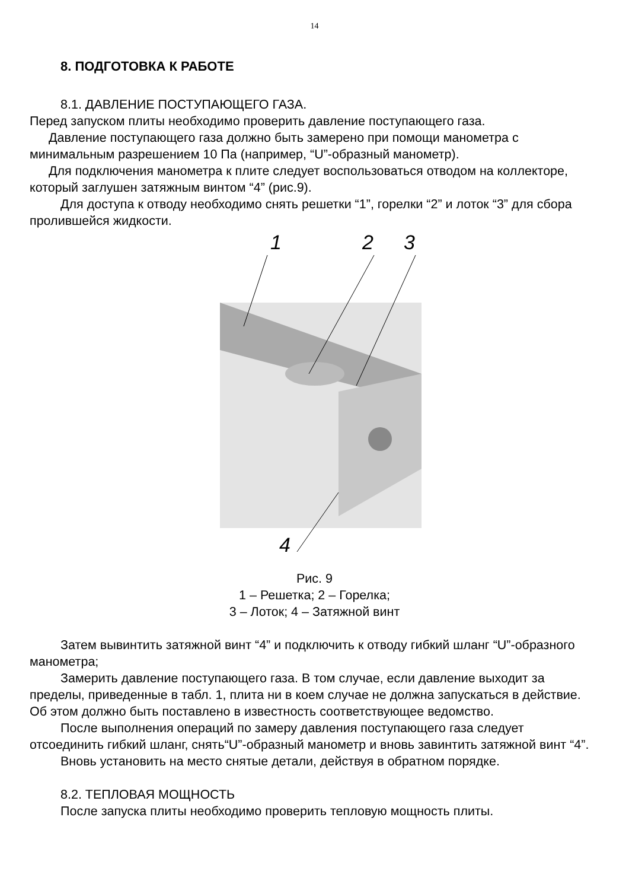14
8. ПОДГОТОВКА К РАБОТЕ
8.1. ДАВЛЕНИЕ ПОСТУПАЮЩЕГО ГАЗА.
Перед запуском плиты необходимо проверить давление поступающего газа.
Давление поступающего газа должно быть замерено при помощи манометра с минимальным разрешением 10 Па (например, “U”-образный манометр).
Для подключения манометра к плите следует воспользоваться отводом на коллекторе, который заглушен затяжным винтом “4” (рис.9).
Для доступа к отводу необходимо снять решетки “1”, горелки “2” и лоток “3” для сбора пролившейся жидкости.
1
2
3
4
Рис. 9
1 – Решетка; 2 – Горелка;
3 – Лоток; 4 – Затяжной винт
Затем вывинтить затяжной винт “4” и подключить к отводу гибкий шланг “U”-образного манометра;
Замерить давление поступающего газа. В том случае, если давление выходит за пределы, приведенные в табл. 1, плита ни в коем случае не должна запускаться в действие. Об этом должно быть поставлено в известность соответствующее ведомство.
После выполнения операций по замеру давления поступающего газа следует отсоединить гибкий шланг, снять“U”-образный манометр и вновь завинтить затяжной винт “4”.
Вновь установить на место снятые детали, действуя в обратном порядке.
8.2. ТЕПЛОВАЯ МОЩНОСТЬ
После запуска плиты необходимо проверить тепловую мощность плиты.